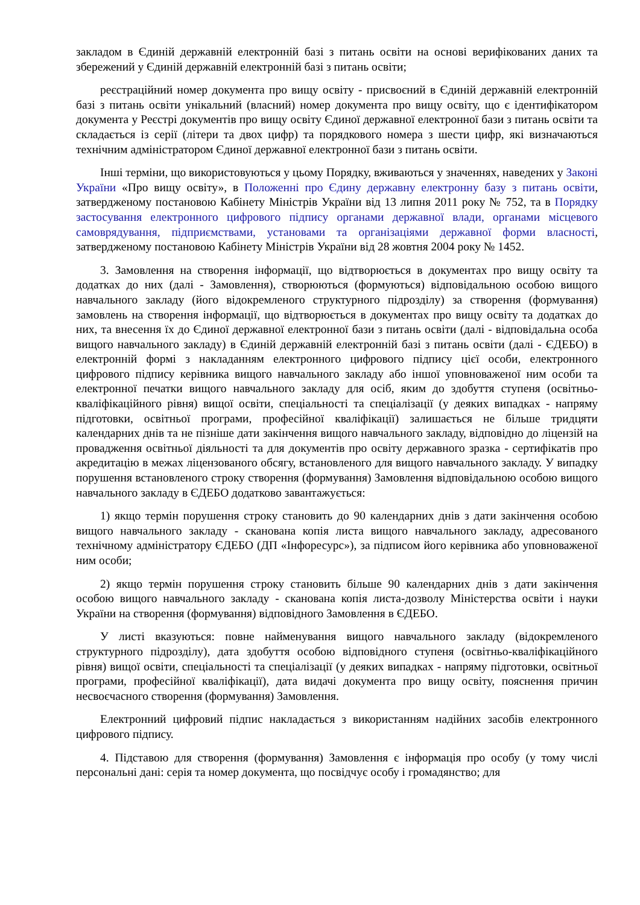закладом в Єдиній державній електронній базі з питань освіти на основі верифікованих даних та збережений у Єдиній державній електронній базі з питань освіти;
реєстраційний номер документа про вищу освіту - присвоєний в Єдиній державній електронній базі з питань освіти унікальний (власний) номер документа про вищу освіту, що є ідентифікатором документа у Реєстрі документів про вищу освіту Єдиної державної електронної бази з питань освіти та складається із серії (літери та двох цифр) та порядкового номера з шести цифр, які визначаються технічним адміністратором Єдиної державної електронної бази з питань освіти.
Інші терміни, що використовуються у цьому Порядку, вживаються у значеннях, наведених у Законі України «Про вищу освіту», в Положенні про Єдину державну електронну базу з питань освіти, затвердженому постановою Кабінету Міністрів України від 13 липня 2011 року № 752, та в Порядку застосування електронного цифрового підпису органами державної влади, органами місцевого самоврядування, підприємствами, установами та організаціями державної форми власності, затвердженому постановою Кабінету Міністрів України від 28 жовтня 2004 року № 1452.
3. Замовлення на створення інформації, що відтворюється в документах про вищу освіту та додатках до них (далі - Замовлення), створюються (формуються) відповідальною особою вищого навчального закладу (його відокремленого структурного підрозділу) за створення (формування) замовлень на створення інформації, що відтворюється в документах про вищу освіту та додатках до них, та внесення їх до Єдиної державної електронної бази з питань освіти (далі - відповідальна особа вищого навчального закладу) в Єдиній державній електронній базі з питань освіти (далі - ЄДЕБО) в електронній формі з накладанням електронного цифрового підпису цієї особи, електронного цифрового підпису керівника вищого навчального закладу або іншої уповноваженої ним особи та електронної печатки вищого навчального закладу для осіб, яким до здобуття ступеня (освітньо-кваліфікаційного рівня) вищої освіти, спеціальності та спеціалізації (у деяких випадках - напряму підготовки, освітньої програми, професійної кваліфікації) залишається не більше тридцяти календарних днів та не пізніше дати закінчення вищого навчального закладу, відповідно до ліцензій на провадження освітньої діяльності та для документів про освіту державного зразка - сертифікатів про акредитацію в межах ліцензованого обсягу, встановленого для вищого навчального закладу. У випадку порушення встановленого строку створення (формування) Замовлення відповідальною особою вищого навчального закладу в ЄДЕБО додатково завантажується:
1) якщо термін порушення строку становить до 90 календарних днів з дати закінчення особою вищого навчального закладу - сканована копія листа вищого навчального закладу, адресованого технічному адміністратору ЄДЕБО (ДП «Інфоресурс»), за підписом його керівника або уповноваженої ним особи;
2) якщо термін порушення строку становить більше 90 календарних днів з дати закінчення особою вищого навчального закладу - сканована копія листа-дозволу Міністерства освіти і науки України на створення (формування) відповідного Замовлення в ЄДЕБО.
У листі вказуються: повне найменування вищого навчального закладу (відокремленого структурного підрозділу), дата здобуття особою відповідного ступеня (освітньо-кваліфікаційного рівня) вищої освіти, спеціальності та спеціалізації (у деяких випадках - напряму підготовки, освітньої програми, професійної кваліфікації), дата видачі документа про вищу освіту, пояснення причин несвоєчасного створення (формування) Замовлення.
Електронний цифровий підпис накладається з використанням надійних засобів електронного цифрового підпису.
4. Підставою для створення (формування) Замовлення є інформація про особу (у тому числі персональні дані: серія та номер документа, що посвідчує особу і громадянство; для